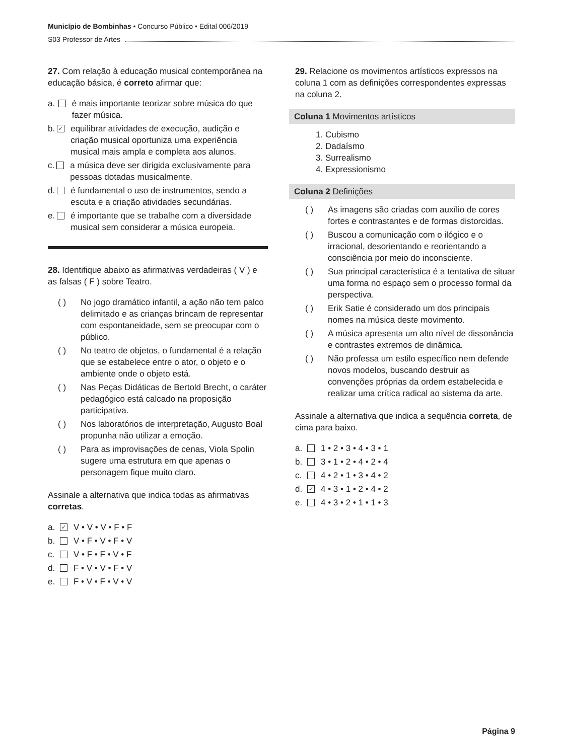Município de Bombinhas • Concurso Público • Edital 006/2019
S03 Professor de Artes
27. Com relação à educação musical contemporânea na educação básica, é correto afirmar que:
a. é mais importante teorizar sobre música do que fazer música.
b. ✓ equilibrar atividades de execução, audição e criação musical oportuniza uma experiência musical mais ampla e completa aos alunos.
c. a música deve ser dirigida exclusivamente para pessoas dotadas musicalmente.
d. é fundamental o uso de instrumentos, sendo a escuta e a criação atividades secundárias.
e. é importante que se trabalhe com a diversidade musical sem considerar a música europeia.
28. Identifique abaixo as afirmativas verdadeiras ( V ) e as falsas ( F ) sobre Teatro.
( ) No jogo dramático infantil, a ação não tem palco delimitado e as crianças brincam de representar com espontaneidade, sem se preocupar com o público.
( ) No teatro de objetos, o fundamental é a relação que se estabelece entre o ator, o objeto e o ambiente onde o objeto está.
( ) Nas Peças Didáticas de Bertold Brecht, o caráter pedagógico está calcado na proposição participativa.
( ) Nos laboratórios de interpretação, Augusto Boal propunha não utilizar a emoção.
( ) Para as improvisações de cenas, Viola Spolin sugere uma estrutura em que apenas o personagem fique muito claro.
Assinale a alternativa que indica todas as afirmativas corretas.
a. ✓ V • V • V • F • F
b. V • F • V • F • V
c. V • F • F • V • F
d. F • V • V • F • V
e. F • V • F • V • V
29. Relacione os movimentos artísticos expressos na coluna 1 com as definições correspondentes expressas na coluna 2.
Coluna 1 Movimentos artísticos
1. Cubismo
2. Dadaísmo
3. Surrealismo
4. Expressionismo
Coluna 2 Definições
( ) As imagens são criadas com auxílio de cores fortes e contrastantes e de formas distorcidas.
( ) Buscou a comunicação com o ilógico e o irracional, desorientando e reorientando a consciência por meio do inconsciente.
( ) Sua principal característica é a tentativa de situar uma forma no espaço sem o processo formal da perspectiva.
( ) Erik Satie é considerado um dos principais nomes na música deste movimento.
( ) A música apresenta um alto nível de dissonância e contrastes extremos de dinâmica.
( ) Não professa um estilo específico nem defende novos modelos, buscando destruir as convenções próprias da ordem estabelecida e realizar uma crítica radical ao sistema da arte.
Assinale a alternativa que indica a sequência correta, de cima para baixo.
a. 1 • 2 • 3 • 4 • 3 • 1
b. 3 • 1 • 2 • 4 • 2 • 4
c. 4 • 2 • 1 • 3 • 4 • 2
d. ✓ 4 • 3 • 1 • 2 • 4 • 2
e. 4 • 3 • 2 • 1 • 1 • 3
Página 9